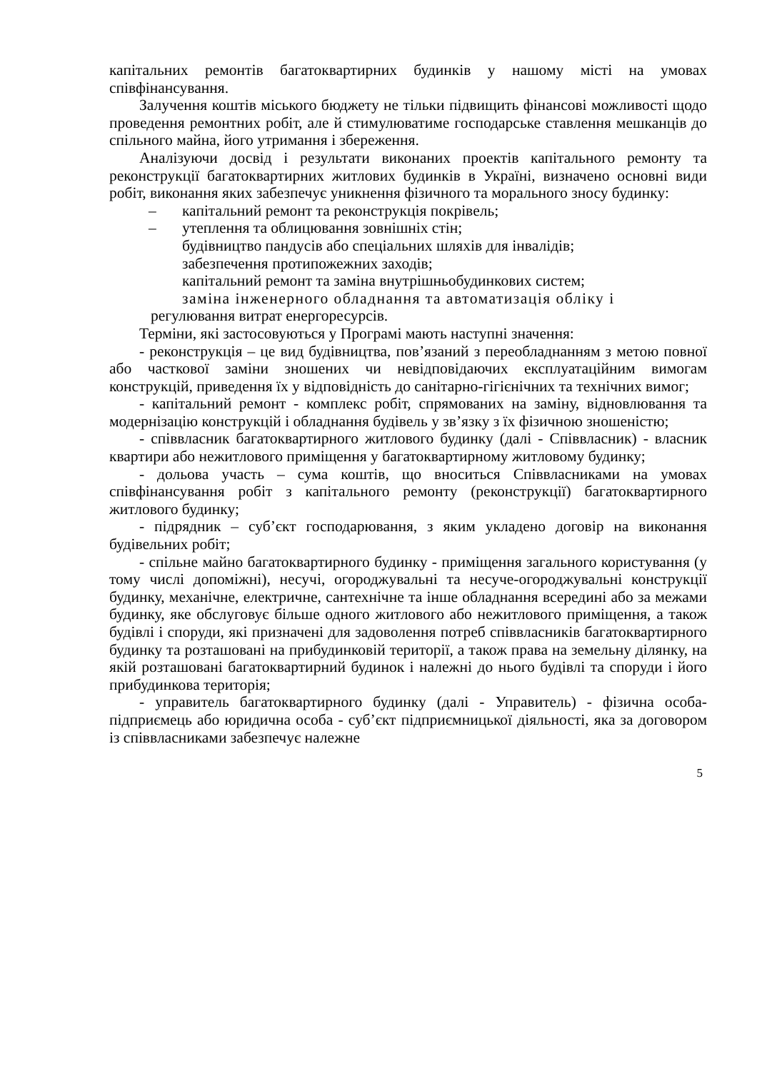капітальних ремонтів багатоквартирних будинків у нашому місті на умовах співфінансування.
Залучення коштів міського бюджету не тільки підвищить фінансові можливості щодо проведення ремонтних робіт, але й стимулюватиме господарське ставлення мешканців до спільного майна, його утримання і збереження.
Аналізуючи досвід і результати виконаних проектів капітального ремонту та реконструкції багатоквартирних житлових будинків в Україні, визначено основні види робіт, виконання яких забезпечує уникнення фізичного та морального зносу будинку:
– капітальний ремонт та реконструкція покрівель;
– утеплення та облицювання зовнішніх стін;
будівництво пандусів або спеціальних шляхів для інвалідів;
забезпечення протипожежних заходів;
капітальний ремонт та заміна внутрішньобудинкових систем;
заміна інженерного обладнання та автоматизація обліку і
регулювання витрат енергоресурсів.
Терміни, які застосовуються у Програмі мають наступні значення:
- реконструкція – це вид будівництва, пов’язаний з переобладнанням з метою повної або часткової заміни зношених чи невідповідаючих експлуатаційним вимогам конструкцій, приведення їх у відповідність до санітарно-гігієнічних та технічних вимог;
- капітальний ремонт - комплекс робіт, спрямованих на заміну, відновлювання та модернізацію конструкцій і обладнання будівель у зв’язку з їх фізичною зношеністю;
- співвласник багатоквартирного житлового будинку (далі - Співвласник) - власник квартири або нежитлового приміщення у багатоквартирному житловому будинку;
- дольова участь – сума коштів, що вноситься Співвласниками на умовах співфінансування робіт з капітального ремонту (реконструкції) багатоквартирного житлового будинку;
- підрядник – суб’єкт господарювання, з яким укладено договір на виконання будівельних робіт;
- спільне майно багатоквартирного будинку - приміщення загального користування (у тому числі допоміжні), несучі, огороджувальні та несуче-огороджувальні конструкції будинку, механічне, електричне, сантехнічне та інше обладнання всередині або за межами будинку, яке обслуговує більше одного житлового або нежитлового приміщення, а також будівлі і споруди, які призначені для задоволення потреб співвласників багатоквартирного будинку та розташовані на прибудинковій території, а також права на земельну ділянку, на якій розташовані багатоквартирний будинок і належні до нього будівлі та споруди і його прибудинкова територія;
- управитель багатоквартирного будинку (далі - Управитель) - фізична особа-підприємець або юридична особа - суб’єкт підприємницької діяльності, яка за договором із співвласниками забезпечує належне
5